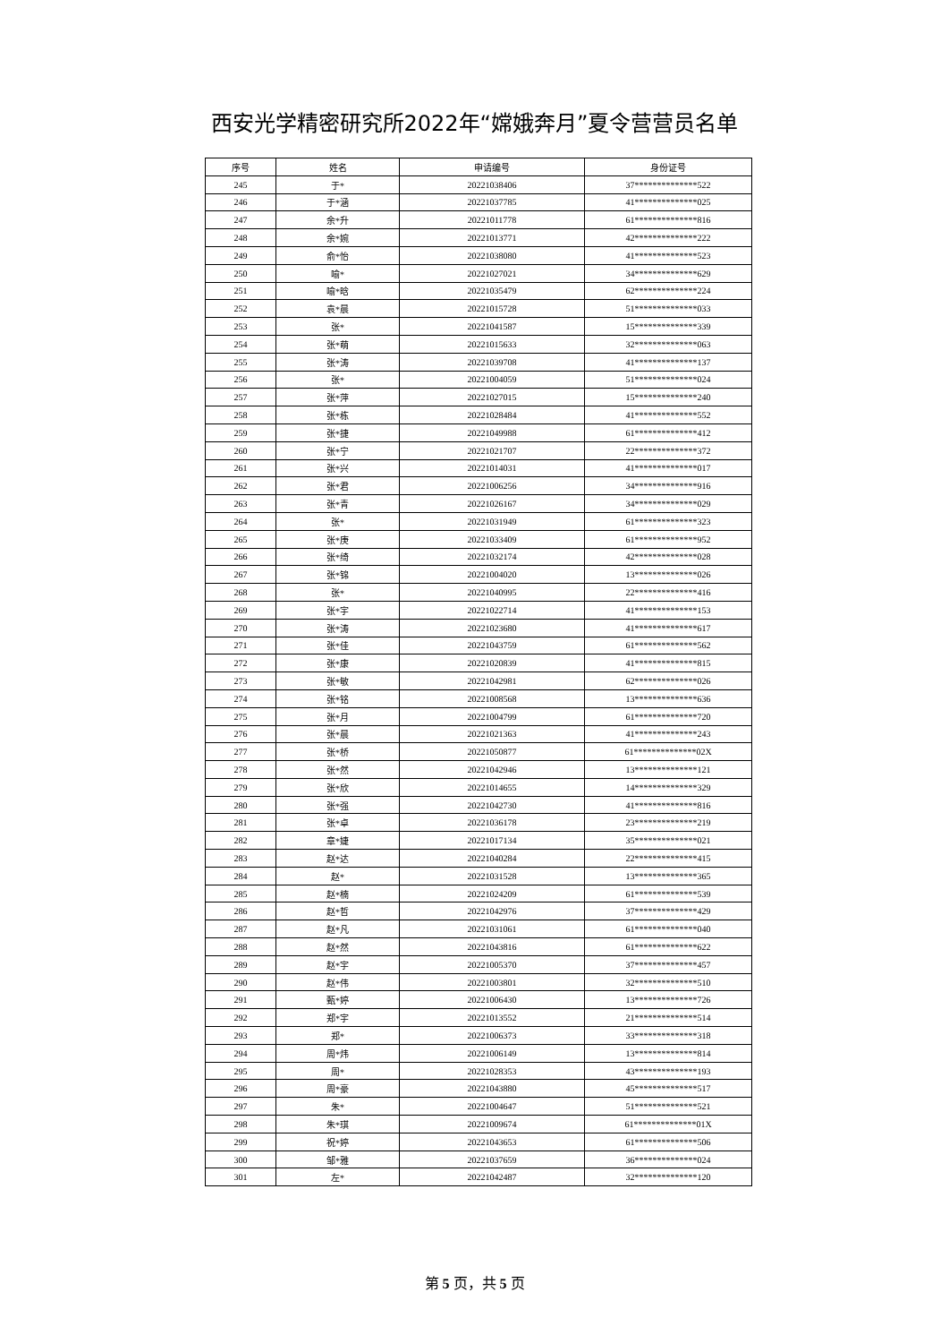西安光学精密研究所2022年“嫦娥奔月”夏令营营员名单
| 序号 | 姓名 | 申请编号 | 身份证号 |
| --- | --- | --- | --- |
| 245 | 于* | 20221038406 | 37**************522 |
| 246 | 于*涵 | 20221037785 | 41**************025 |
| 247 | 余*升 | 20221011778 | 61**************816 |
| 248 | 余*婉 | 20221013771 | 42**************222 |
| 249 | 俞*怡 | 20221038080 | 41**************523 |
| 250 | 喻* | 20221027021 | 34**************629 |
| 251 | 喻*晗 | 20221035479 | 62**************224 |
| 252 | 袁*晨 | 20221015728 | 51**************033 |
| 253 | 张* | 20221041587 | 15**************339 |
| 254 | 张*萌 | 20221015633 | 32**************063 |
| 255 | 张*涛 | 20221039708 | 41**************137 |
| 256 | 张* | 20221004059 | 51**************024 |
| 257 | 张*萍 | 20221027015 | 15**************240 |
| 258 | 张*栋 | 20221028484 | 41**************552 |
| 259 | 张*捷 | 20221049988 | 61**************412 |
| 260 | 张*宁 | 20221021707 | 22**************372 |
| 261 | 张*兴 | 20221014031 | 41**************017 |
| 262 | 张*君 | 20221006256 | 34**************916 |
| 263 | 张*青 | 20221026167 | 34**************029 |
| 264 | 张* | 20221031949 | 61**************323 |
| 265 | 张*庚 | 20221033409 | 61**************952 |
| 266 | 张*绮 | 20221032174 | 42**************028 |
| 267 | 张*锦 | 20221004020 | 13**************026 |
| 268 | 张* | 20221040995 | 22**************416 |
| 269 | 张*宇 | 20221022714 | 41**************153 |
| 270 | 张*涛 | 20221023680 | 41**************617 |
| 271 | 张*佳 | 20221043759 | 61**************562 |
| 272 | 张*康 | 20221020839 | 41**************815 |
| 273 | 张*敏 | 20221042981 | 62**************026 |
| 274 | 张*铭 | 20221008568 | 13**************636 |
| 275 | 张*月 | 20221004799 | 61**************720 |
| 276 | 张*晨 | 20221021363 | 41**************243 |
| 277 | 张*桥 | 20221050877 | 61**************02X |
| 278 | 张*然 | 20221042946 | 13**************121 |
| 279 | 张*欣 | 20221014655 | 14**************329 |
| 280 | 张*强 | 20221042730 | 41**************816 |
| 281 | 张*卓 | 20221036178 | 23**************219 |
| 282 | 章*婕 | 20221017134 | 35**************021 |
| 283 | 赵*达 | 20221040284 | 22**************415 |
| 284 | 赵* | 20221031528 | 13**************365 |
| 285 | 赵*楠 | 20221024209 | 61**************539 |
| 286 | 赵*哲 | 20221042976 | 37**************429 |
| 287 | 赵*凡 | 20221031061 | 61**************040 |
| 288 | 赵*然 | 20221043816 | 61**************622 |
| 289 | 赵*宇 | 20221005370 | 37**************457 |
| 290 | 赵*伟 | 20221003801 | 32**************510 |
| 291 | 甄*婷 | 20221006430 | 13**************726 |
| 292 | 郑*宇 | 20221013552 | 21**************514 |
| 293 | 郑* | 20221006373 | 33**************318 |
| 294 | 周*炜 | 20221006149 | 13**************814 |
| 295 | 周* | 20221028353 | 43**************193 |
| 296 | 周*豪 | 20221043880 | 45**************517 |
| 297 | 朱* | 20221004647 | 51**************521 |
| 298 | 朱*琪 | 20221009674 | 61**************01X |
| 299 | 祝*婷 | 20221043653 | 61**************506 |
| 300 | 邹*雅 | 20221037659 | 36**************024 |
| 301 | 左* | 20221042487 | 32**************120 |
第 5 页，共 5 页